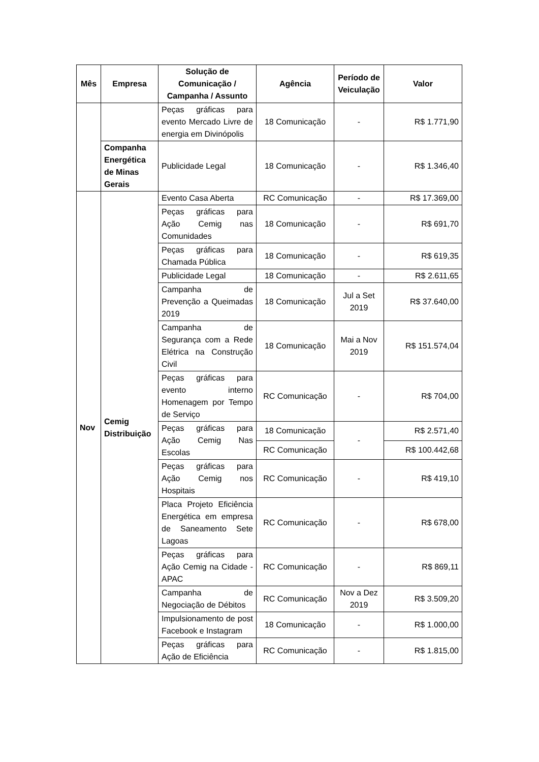| Mês | Empresa | Solução de Comunicação / Campanha / Assunto | Agência | Período de Veiculação | Valor |
| --- | --- | --- | --- | --- | --- |
| | | Peças gráficas para evento Mercado Livre de energia em Divinópolis | 18 Comunicação | - | R$ 1.771,90 |
| | Companha Energética de Minas Gerais | Publicidade Legal | 18 Comunicação | - | R$ 1.346,40 |
| Nov | Cemig Distribuição | Evento Casa Aberta | RC Comunicação | - | R$ 17.369,00 |
| | | Peças gráficas para Ação Cemig nas Comunidades | 18 Comunicação | - | R$ 691,70 |
| | | Peças gráficas para Chamada Pública | 18 Comunicação | - | R$ 619,35 |
| | | Publicidade Legal | 18 Comunicação | - | R$ 2.611,65 |
| | | Campanha de Prevenção a Queimadas 2019 | 18 Comunicação | Jul a Set 2019 | R$ 37.640,00 |
| | | Campanha de Segurança com a Rede Elétrica na Construção Civil | 18 Comunicação | Mai a Nov 2019 | R$ 151.574,04 |
| | | Peças gráficas para evento interno Homenagem por Tempo de Serviço | RC Comunicação | - | R$ 704,00 |
| | | Peças gráficas para Ação Cemig Nas Escolas | 18 Comunicação | - | R$ 2.571,40 |
| | | | RC Comunicação | | R$ 100.442,68 |
| | | Peças gráficas para Ação Cemig nos Hospitais | RC Comunicação | - | R$ 419,10 |
| | | Placa Projeto Eficiência Energética em empresa de Saneamento Sete Lagoas | RC Comunicação | - | R$ 678,00 |
| | | Peças gráficas para Ação Cemig na Cidade - APAC | RC Comunicação | - | R$ 869,11 |
| | | Campanha de Negociação de Débitos | RC Comunicação | Nov a Dez 2019 | R$ 3.509,20 |
| | | Impulsionamento de post Facebook e Instagram | 18 Comunicação | - | R$ 1.000,00 |
| | | Peças gráficas para Ação de Eficiência | RC Comunicação | - | R$ 1.815,00 |